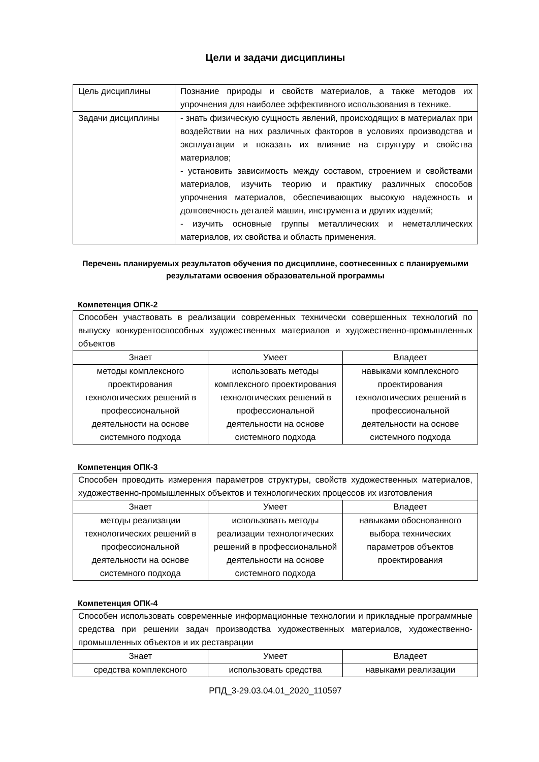Цели и задачи дисциплины
| Цель дисциплины | Познание природы и свойств материалов, а также методов их упрочнения для наиболее эффективного использования в технике. |
| Задачи дисциплины | - знать физическую сущность явлений, происходящих в материалах при воздействии на них различных факторов в условиях производства и эксплуатации и показать их влияние на структуру и свойства материалов; - установить зависимость между составом, строением и свойствами материалов, изучить теорию и практику различных способов упрочнения материалов, обеспечивающих высокую надежность и долговечность деталей машин, инструмента и других изделий; - изучить основные группы металлических и неметаллических материалов, их свойства и область применения. |
Перечень планируемых результатов обучения по дисциплине, соотнесенных с планируемыми результатами освоения образовательной программы
Компетенция ОПК-2
| Способен участвовать в реализации современных технически совершенных технологий по выпуску конкурентоспособных художественных материалов и художественно-промышленных объектов | | |
| Знает | Умеет | Владеет |
| методы комплексного проектирования технологических решений в профессиональной деятельности на основе системного подхода | использовать методы комплексного проектирования технологических решений в профессиональной деятельности на основе системного подхода | навыками комплексного проектирования технологических решений в профессиональной деятельности на основе системного подхода |
Компетенция ОПК-3
| Способен проводить измерения параметров структуры, свойств художественных материалов, художественно-промышленных объектов и технологических процессов их изготовления | | |
| Знает | Умеет | Владеет |
| методы реализации технологических решений в профессиональной деятельности на основе системного подхода | использовать методы реализации технологических решений в профессиональной деятельности на основе системного подхода | навыками обоснованного выбора технических параметров объектов проектирования |
Компетенция ОПК-4
| Способен использовать современные информационные технологии и прикладные программные средства при решении задач производства художественных материалов, художественно-промышленных объектов и их реставрации | | |
| Знает | Умеет | Владеет |
| средства комплексного | использовать средства | навыками реализации |
РПД_3-29.03.04.01_2020_110597